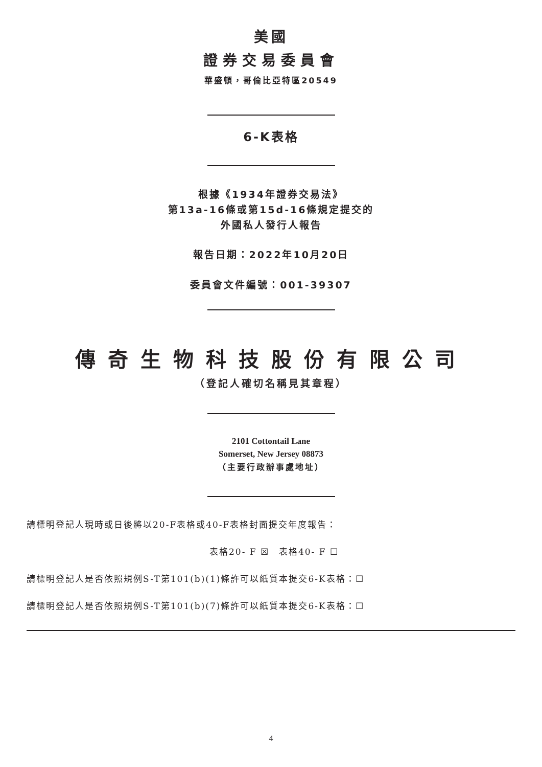美國
證券交易委員會
華盛頓，哥倫比亞特區20549
6-K表格
根據《1934年證券交易法》
第13a-16條或第15d-16條規定提交的
外國私人發行人報告
報告日期：2022年10月20日
委員會文件編號：001-39307
傳奇生物科技股份有限公司
（登記人確切名稱見其章程）
2101 Cottontail Lane
Somerset, New Jersey 08873
（主要行政辦事處地址）
請標明登記人現時或日後將以20-F表格或40-F表格封面提交年度報告：
表格20- F ☒　表格40- F ☐
請標明登記人是否依照規例S-T第101(b)(1)條許可以紙質本提交6-K表格：☐
請標明登記人是否依照規例S-T第101(b)(7)條許可以紙質本提交6-K表格：☐
4